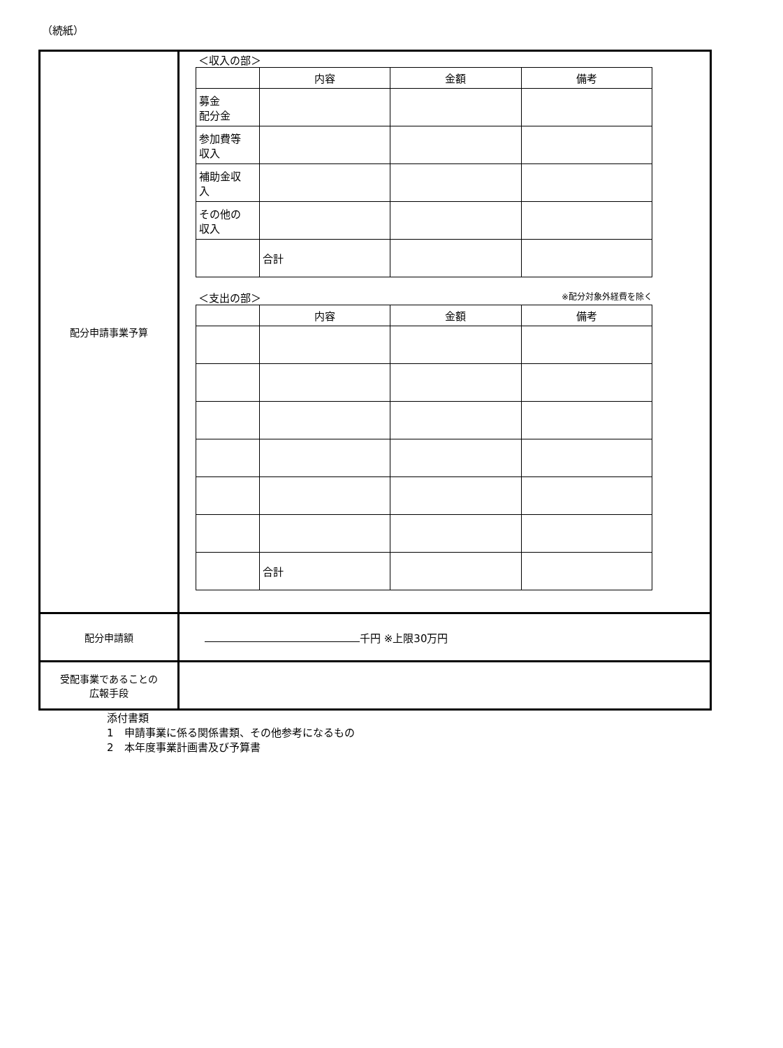（続紙）
| 配分申請事業予算 | ＜収入の部＞ / / 内容 / 金額 / 備考 / / 募金 配分金 / / / / / 参加費等 収入 / / / / / 補助金収 入 / / / / / その他の 収入 / / / / / / 合計 / / / ＜支出の部＞ ※配分対象外経費を除く / / 内容 / 金額 / 備考 / / / 合計 / / / |
| 配分申請額 | 千円 ※上限30万円 |
| 受配事業であることの 広報手段 | |
添付書類
1　申請事業に係る関係書類、その他参考になるもの
2　本年度事業計画書及び予算書